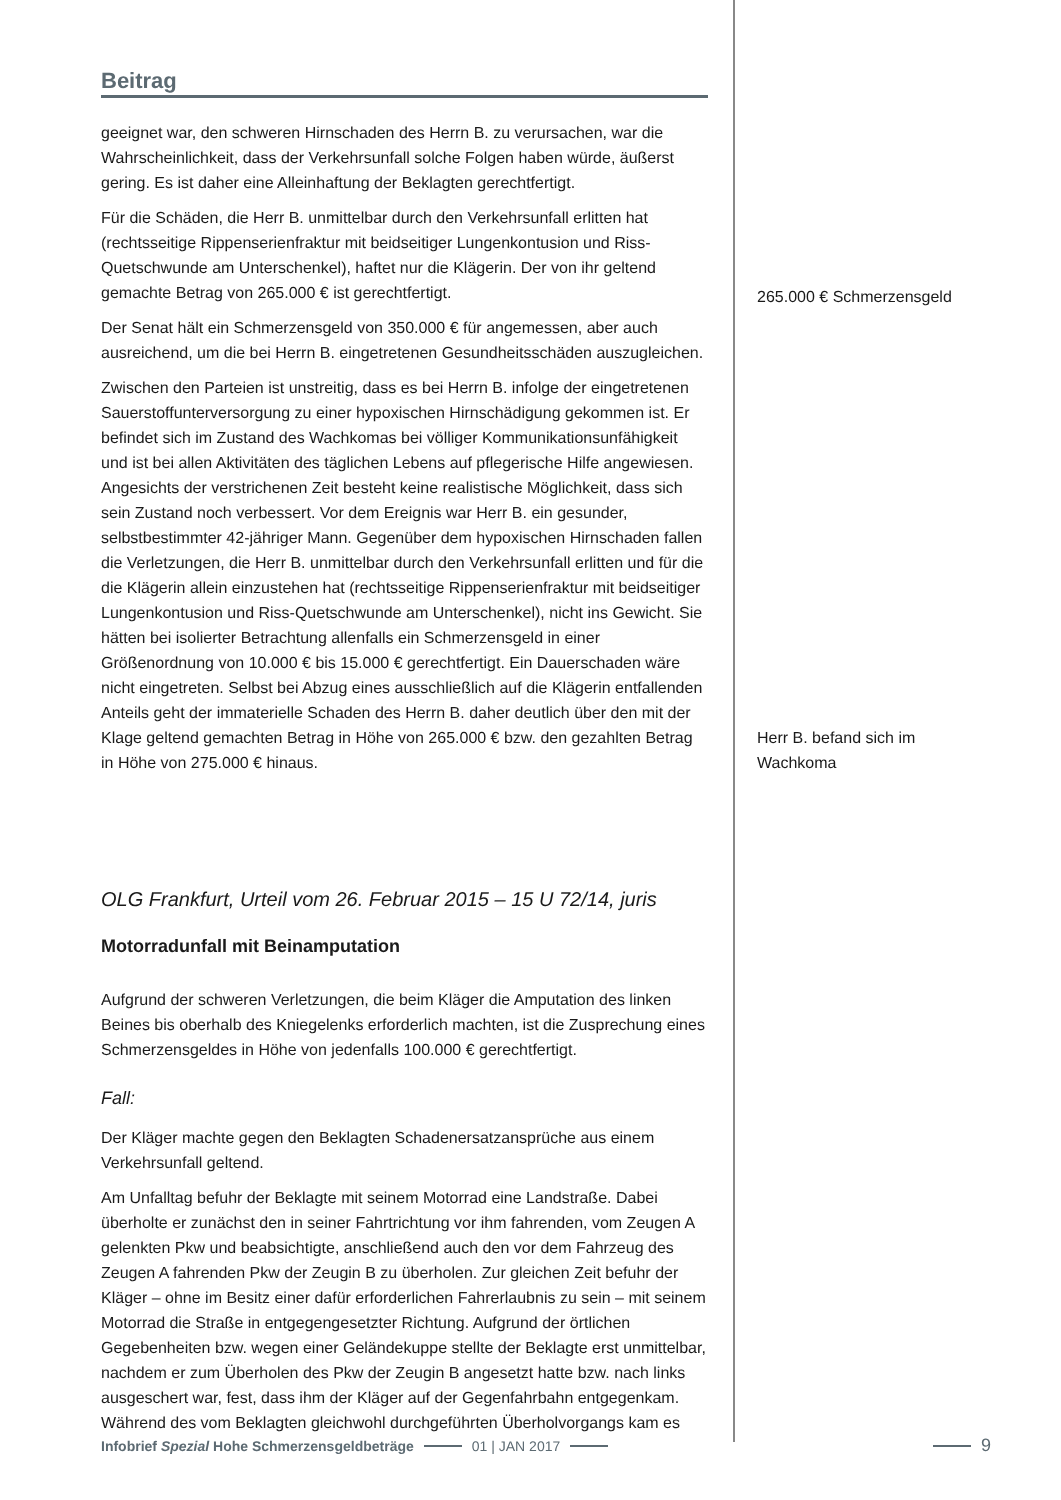Beitrag
geeignet war, den schweren Hirnschaden des Herrn B. zu verursachen, war die Wahrscheinlichkeit, dass der Verkehrsunfall solche Folgen haben würde, äußerst gering. Es ist daher eine Alleinhaftung der Beklagten gerechtfertigt.
Für die Schäden, die Herr B. unmittelbar durch den Verkehrsunfall erlitten hat (rechtsseitige Rippenserienfraktur mit beidseitiger Lungenkontusion und Riss-Quetschwunde am Unterschenkel), haftet nur die Klägerin. Der von ihr geltend gemachte Betrag von 265.000 € ist gerechtfertigt.
Der Senat hält ein Schmerzensgeld von 350.000 € für angemessen, aber auch ausreichend, um die bei Herrn B. eingetretenen Gesundheitsschäden auszugleichen.
Zwischen den Parteien ist unstreitig, dass es bei Herrn B. infolge der eingetretenen Sauerstoffunterversorgung zu einer hypoxischen Hirnschädigung gekommen ist. Er befindet sich im Zustand des Wachkomas bei völliger Kommunikationsunfähigkeit und ist bei allen Aktivitäten des täglichen Lebens auf pflegerische Hilfe angewiesen. Angesichts der verstrichenen Zeit besteht keine realistische Möglichkeit, dass sich sein Zustand noch verbessert. Vor dem Ereignis war Herr B. ein gesunder, selbstbestimmter 42-jähriger Mann. Gegenüber dem hypoxischen Hirnschaden fallen die Verletzungen, die Herr B. unmittelbar durch den Verkehrsunfall erlitten und für die die Klägerin allein einzustehen hat (rechtsseitige Rippenserienfraktur mit beidseitiger Lungenkontusion und Riss-Quetschwunde am Unterschenkel), nicht ins Gewicht. Sie hätten bei isolierter Betrachtung allenfalls ein Schmerzensgeld in einer Größenordnung von 10.000 € bis 15.000 € gerechtfertigt. Ein Dauerschaden wäre nicht eingetreten. Selbst bei Abzug eines ausschließlich auf die Klägerin entfallenden Anteils geht der immaterielle Schaden des Herrn B. daher deutlich über den mit der Klage geltend gemachten Betrag in Höhe von 265.000 € bzw. den gezahlten Betrag in Höhe von 275.000 € hinaus.
OLG Frankfurt, Urteil vom 26. Februar 2015 – 15 U 72/14, juris
Motorradunfall mit Beinamputation
Aufgrund der schweren Verletzungen, die beim Kläger die Amputation des linken Beines bis oberhalb des Kniegelenks erforderlich machten, ist die Zusprechung eines Schmerzensgeldes in Höhe von jedenfalls 100.000 € gerechtfertigt.
Fall:
Der Kläger machte gegen den Beklagten Schadenersatzansprüche aus einem Verkehrsunfall geltend.
Am Unfalltag befuhr der Beklagte mit seinem Motorrad eine Landstraße. Dabei überholte er zunächst den in seiner Fahrtrichtung vor ihm fahrenden, vom Zeugen A gelenkten Pkw und beabsichtigte, anschließend auch den vor dem Fahrzeug des Zeugen A fahrenden Pkw der Zeugin B zu überholen. Zur gleichen Zeit befuhr der Kläger – ohne im Besitz einer dafür erforderlichen Fahrerlaubnis zu sein – mit seinem Motorrad die Straße in entgegengesetzter Richtung. Aufgrund der örtlichen Gegebenheiten bzw. wegen einer Geländekuppe stellte der Beklagte erst unmittelbar, nachdem er zum Überholen des Pkw der Zeugin B angesetzt hatte bzw. nach links ausgeschert war, fest, dass ihm der Kläger auf der Gegenfahrbahn entgegenkam. Während des vom Beklagten gleichwohl durchgeführten Überholvorgangs kam es
265.000 € Schmerzensgeld
Herr B. befand sich im Wachkoma
Infobrief Spezial Hohe Schmerzensgeldbeträge 01 | JAN 2017 9